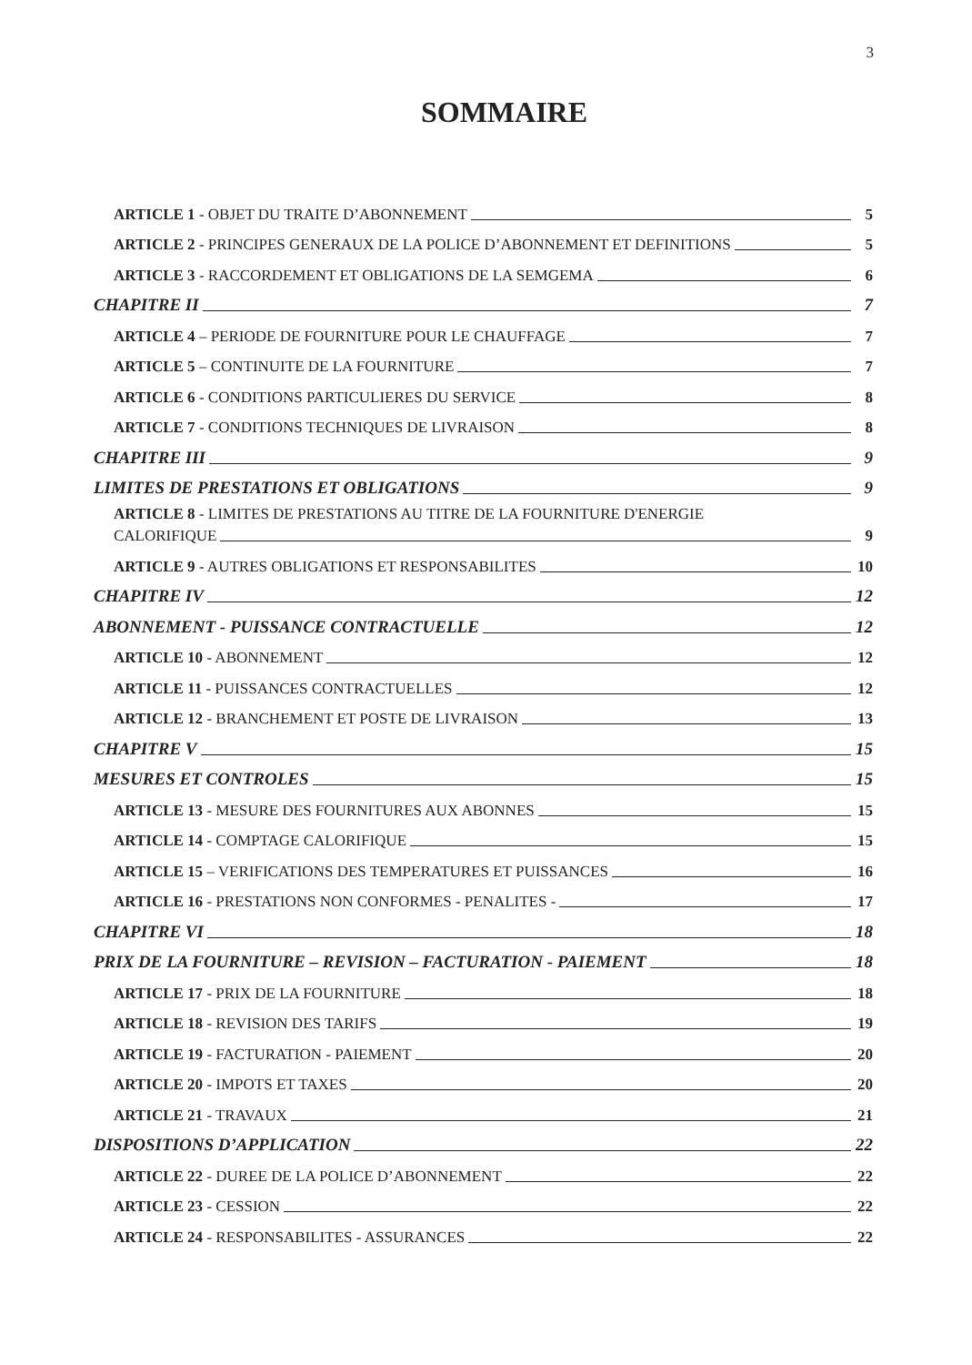3
SOMMAIRE
ARTICLE 1 - OBJET DU TRAITE D’ABONNEMENT 5
ARTICLE 2 - PRINCIPES GENERAUX DE LA POLICE D’ABONNEMENT ET DEFINITIONS 5
ARTICLE 3 - RACCORDEMENT ET OBLIGATIONS DE LA SEMGEMA 6
CHAPITRE II 7
ARTICLE 4 – PERIODE DE FOURNITURE POUR LE CHAUFFAGE 7
ARTICLE 5 – CONTINUITE DE LA FOURNITURE 7
ARTICLE 6 - CONDITIONS PARTICULIERES DU SERVICE 8
ARTICLE 7 - CONDITIONS TECHNIQUES DE LIVRAISON 8
CHAPITRE III 9
LIMITES DE PRESTATIONS ET OBLIGATIONS 9
ARTICLE 8 - LIMITES DE PRESTATIONS AU TITRE DE LA FOURNITURE D'ENERGIE
CALORIFIQUE 9
ARTICLE 9 - AUTRES OBLIGATIONS ET RESPONSABILITES 10
CHAPITRE IV 12
ABONNEMENT - PUISSANCE CONTRACTUELLE 12
ARTICLE 10 - ABONNEMENT 12
ARTICLE 11 - PUISSANCES CONTRACTUELLES 12
ARTICLE 12 - BRANCHEMENT ET POSTE DE LIVRAISON 13
CHAPITRE V 15
MESURES ET CONTROLES 15
ARTICLE 13 - MESURE DES FOURNITURES AUX ABONNES 15
ARTICLE 14 - COMPTAGE CALORIFIQUE 15
ARTICLE 15 – VERIFICATIONS DES TEMPERATURES ET PUISSANCES 16
ARTICLE 16 - PRESTATIONS NON CONFORMES - PENALITES - 17
CHAPITRE VI 18
PRIX DE LA FOURNITURE – REVISION – FACTURATION - PAIEMENT 18
ARTICLE 17 - PRIX DE LA FOURNITURE 18
ARTICLE 18 - REVISION DES TARIFS 19
ARTICLE 19 - FACTURATION - PAIEMENT 20
ARTICLE 20 - IMPOTS ET TAXES 20
ARTICLE 21 - TRAVAUX 21
DISPOSITIONS D’APPLICATION 22
ARTICLE 22 - DUREE DE LA POLICE D’ABONNEMENT 22
ARTICLE 23 - CESSION 22
ARTICLE 24 - RESPONSABILITES - ASSURANCES 22